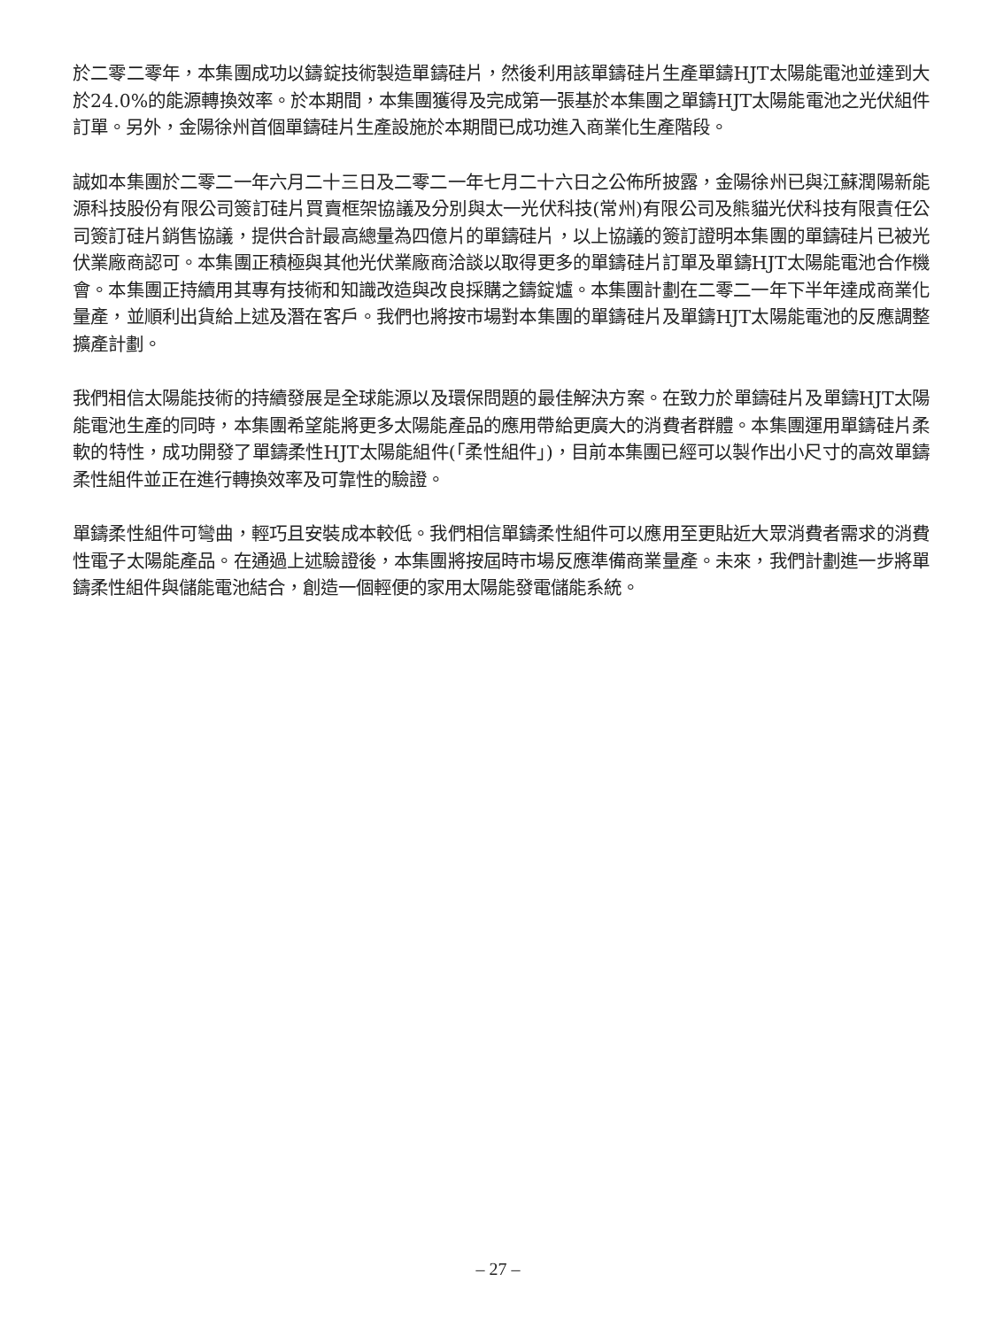於二零二零年，本集團成功以鑄錠技術製造單鑄硅片，然後利用該單鑄硅片生產單鑄HJT太陽能電池並達到大於24.0%的能源轉換效率。於本期間，本集團獲得及完成第一張基於本集團之單鑄HJT太陽能電池之光伏組件訂單。另外，金陽徐州首個單鑄硅片生產設施於本期間已成功進入商業化生產階段。
誠如本集團於二零二一年六月二十三日及二零二一年七月二十六日之公佈所披露，金陽徐州已與江蘇潤陽新能源科技股份有限公司簽訂硅片買賣框架協議及分別與太一光伏科技(常州)有限公司及熊貓光伏科技有限責任公司簽訂硅片銷售協議，提供合計最高總量為四億片的單鑄硅片，以上協議的簽訂證明本集團的單鑄硅片已被光伏業廠商認可。本集團正積極與其他光伏業廠商洽談以取得更多的單鑄硅片訂單及單鑄HJT太陽能電池合作機會。本集團正持續用其專有技術和知識改造與改良採購之鑄錠爐。本集團計劃在二零二一年下半年達成商業化量產，並順利出貨給上述及潛在客戶。我們也將按市場對本集團的單鑄硅片及單鑄HJT太陽能電池的反應調整擴產計劃。
我們相信太陽能技術的持續發展是全球能源以及環保問題的最佳解決方案。在致力於單鑄硅片及單鑄HJT太陽能電池生產的同時，本集團希望能將更多太陽能產品的應用帶給更廣大的消費者群體。本集團運用單鑄硅片柔軟的特性，成功開發了單鑄柔性HJT太陽能組件(「柔性組件」)，目前本集團已經可以製作出小尺寸的高效單鑄柔性組件並正在進行轉換效率及可靠性的驗證。
單鑄柔性組件可彎曲，輕巧且安裝成本較低。我們相信單鑄柔性組件可以應用至更貼近大眾消費者需求的消費性電子太陽能產品。在通過上述驗證後，本集團將按屆時市場反應準備商業量產。未來，我們計劃進一步將單鑄柔性組件與儲能電池結合，創造一個輕便的家用太陽能發電儲能系統。
– 27 –